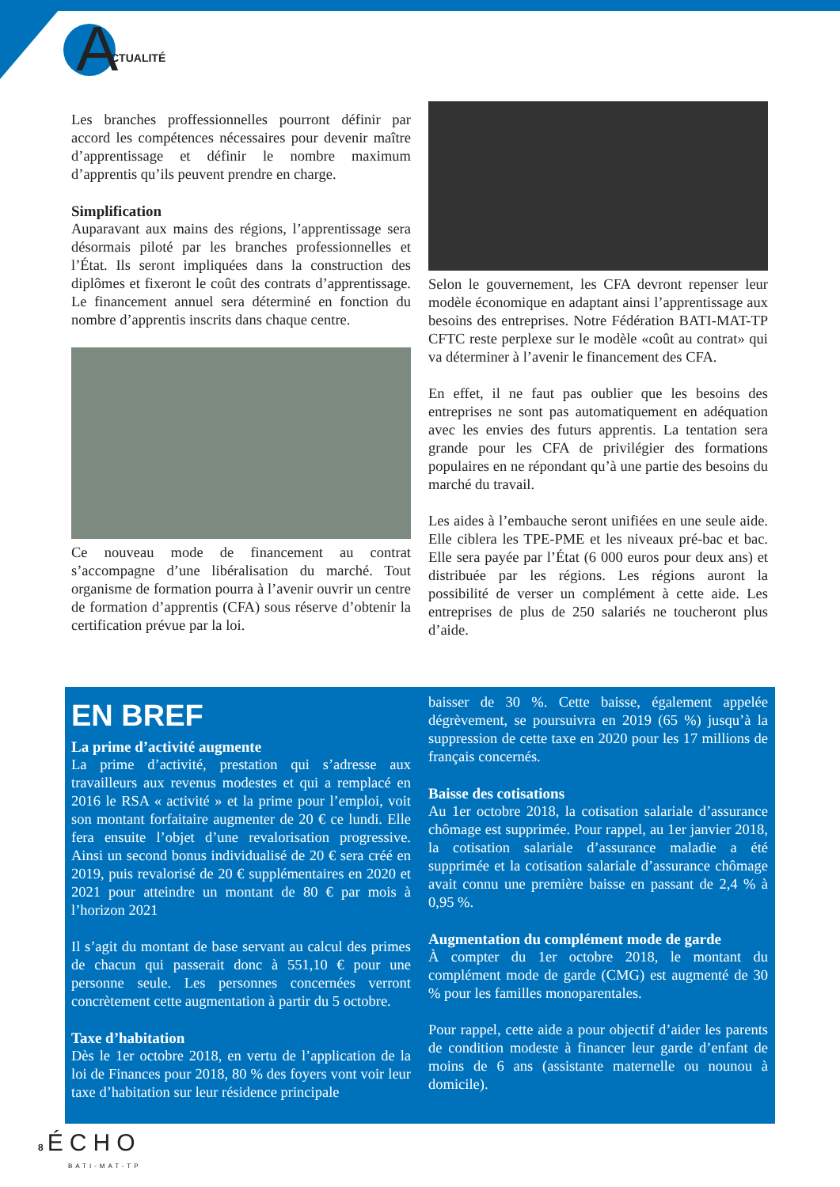A CTUALITÉ
Les branches proffessionnelles pourront définir par accord les compétences nécessaires pour devenir maître d’apprentissage et définir le nombre maximum d’apprentis qu’ils peuvent prendre en charge.
Simplification
Auparavant aux mains des régions, l’apprentissage sera désormais piloté par les branches professionnelles et l’État. Ils seront impliquées dans la construction des diplômes et fixeront le coût des contrats d’apprentissage. Le financement annuel sera déterminé en fonction du nombre d’apprentis inscrits dans chaque centre.
Ce nouveau mode de financement au contrat s’accompagne d’une libéralisation du marché. Tout organisme de formation pourra à l’avenir ouvrir un centre de formation d’apprentis (CFA) sous réserve d’obtenir la certification prévue par la loi.
Selon le gouvernement, les CFA devront repenser leur modèle économique en adaptant ainsi l’apprentissage aux besoins des entreprises. Notre Fédération BATI-MAT-TP CFTC reste perplexe sur le modèle «coût au contrat» qui va déterminer à l’avenir le financement des CFA.
En effet, il ne faut pas oublier que les besoins des entreprises ne sont pas automatiquement en adéquation avec les envies des futurs apprentis. La tentation sera grande pour les CFA de privilégier des formations populaires en ne répondant qu’à une partie des besoins du marché du travail.
Les aides à l’embauche seront unifiées en une seule aide. Elle ciblera les TPE-PME et les niveaux pré-bac et bac. Elle sera payée par l’État (6 000 euros pour deux ans) et distribuée par les régions. Les régions auront la possibilité de verser un complément à cette aide. Les entreprises de plus de 250 salariés ne toucheront plus d’aide.
EN BREF
La prime d’activité augmente
La prime d’activité, prestation qui s’adresse aux travailleurs aux revenus modestes et qui a remplacé en 2016 le RSA « activité » et la prime pour l’emploi, voit son montant forfaitaire augmenter de 20 € ce lundi. Elle fera ensuite l’objet d’une revalorisation progressive. Ainsi un second bonus individualisé de 20 € sera créé en 2019, puis revalorisé de 20 € supplémentaires en 2020 et 2021 pour atteindre un montant de 80 € par mois à l’horizon 2021
Il s’agit du montant de base servant au calcul des primes de chacun qui passerait donc à 551,10 € pour une personne seule. Les personnes concernées verront concrètement cette augmentation à partir du 5 octobre.
Taxe d’habitation
Dès le 1er octobre 2018, en vertu de l’application de la loi de Finances pour 2018, 80 % des foyers vont voir leur taxe d’habitation sur leur résidence principale
baisser de 30 %. Cette baisse, également appelée dégrèvement, se poursuivra en 2019 (65 %) jusqu’à la suppression de cette taxe en 2020 pour les 17 millions de français concernés.
Baisse des cotisations
Au 1er octobre 2018, la cotisation salariale d’assurance chômage est supprimée. Pour rappel, au 1er janvier 2018, la cotisation salariale d’assurance maladie a été supprimée et la cotisation salariale d’assurance chômage avait connu une première baisse en passant de 2,4 % à 0,95 %.
Augmentation du complément mode de garde
À compter du 1er octobre 2018, le montant du complément mode de garde (CMG) est augmenté de 30 % pour les familles monoparentales.
Pour rappel, cette aide a pour objectif d’aider les parents de condition modeste à financer leur garde d’enfant de moins de 6 ans (assistante maternelle ou nounou à domicile).
8 ÉCHO
BATI-MAT-TP